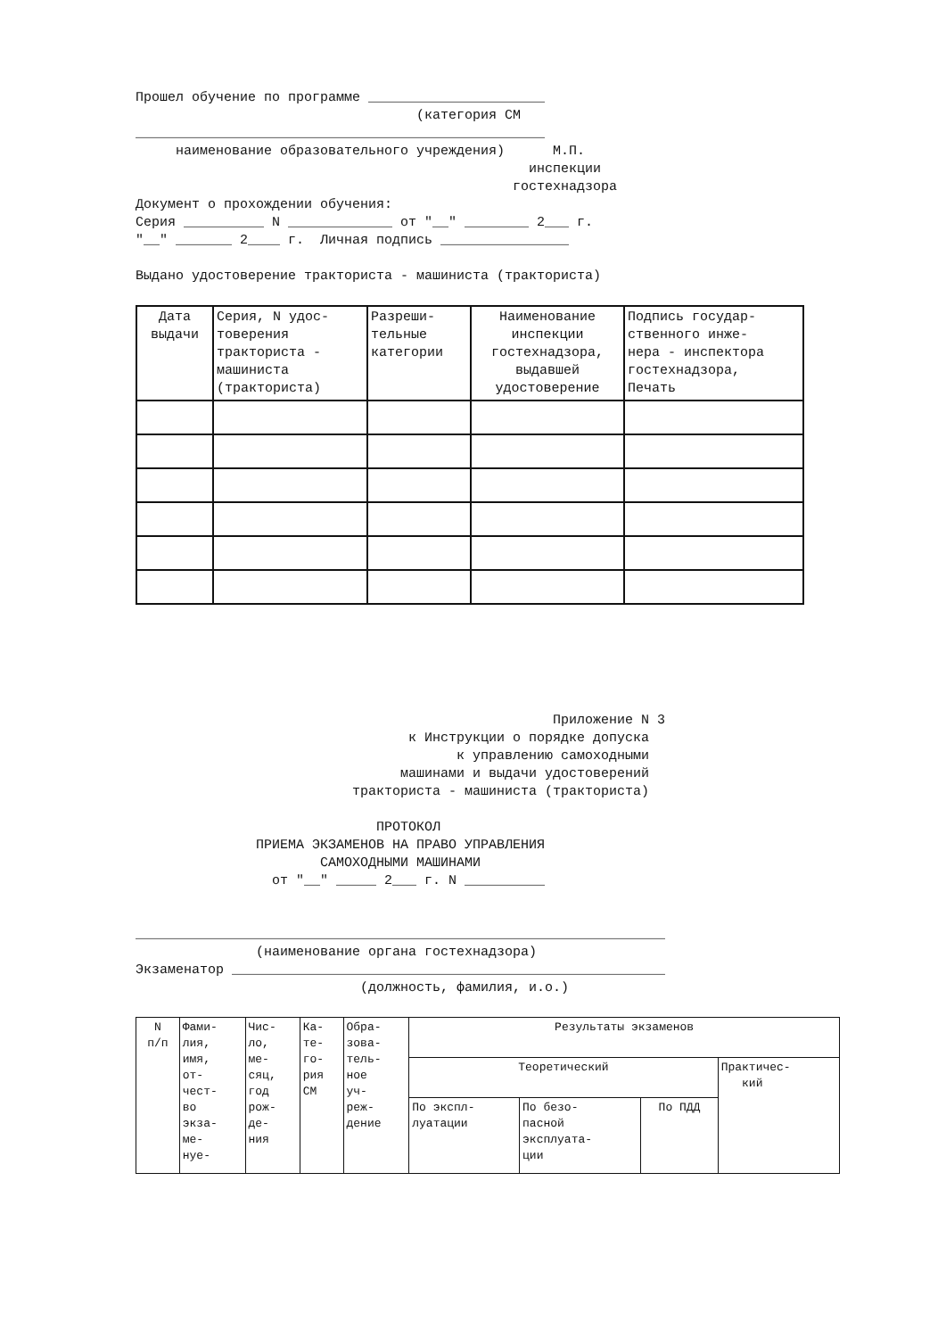Прошел обучение по программе ______________________ 
                                   (категория СМ
___________________________________________________
     наименование образовательного учреждения)      М.П.
                                                 инспекции
                                               гостехнадзора
Документ о прохождении обучения:
Серия __________ N _____________ от "__" ________ 2___ г.
"__" _______ 2____ г.  Личная подпись ________________

Выдано удостоверение тракториста - машиниста (тракториста)
| Дата выдачи | Серия, N удос- товерения тракториста - машиниста (тракториста) | Разреши- тельные категории | Наименование инспекции гостехнадзора, выдавшей удостоверение | Подпись государ- ственного инже- нера - инспектора гостехнадзора, Печать |
| --- | --- | --- | --- | --- |
                                                    Приложение N 3
                                  к Инструкции о порядке допуска
                                        к управлению самоходными
                                 машинами и выдачи удостоверений
                           тракториста - машиниста (тракториста)

                              ПРОТОКОЛ
               ПРИЕМА ЭКЗАМЕНОВ НА ПРАВО УПРАВЛЕНИЯ
                       САМОХОДНЫМИ МАШИНАМИ
                 от "__" _____ 2___ г. N __________


__________________________________________________________________
               (наименование органа гостехнадзора)
Экзаменатор ______________________________________________________
                            (должность, фамилия, и.о.)
| N п/п | Фами- лия, имя, от- чест- во экза- ме- нуе- | Чис- ло, ме- сяц, год рож- де- ния | Ка- те- го- рия СМ | Обра- зова- тель- ное уч- реж- дение | Результаты экзаменов | | | |
| --- | --- | --- | --- | --- | --- | --- | --- | --- |
| | | | | | Теоретический | | | Практичес- кий |
| | | | | | По экспл- луатации | По безо- пасной эксплуата- ции | По ПДД | |